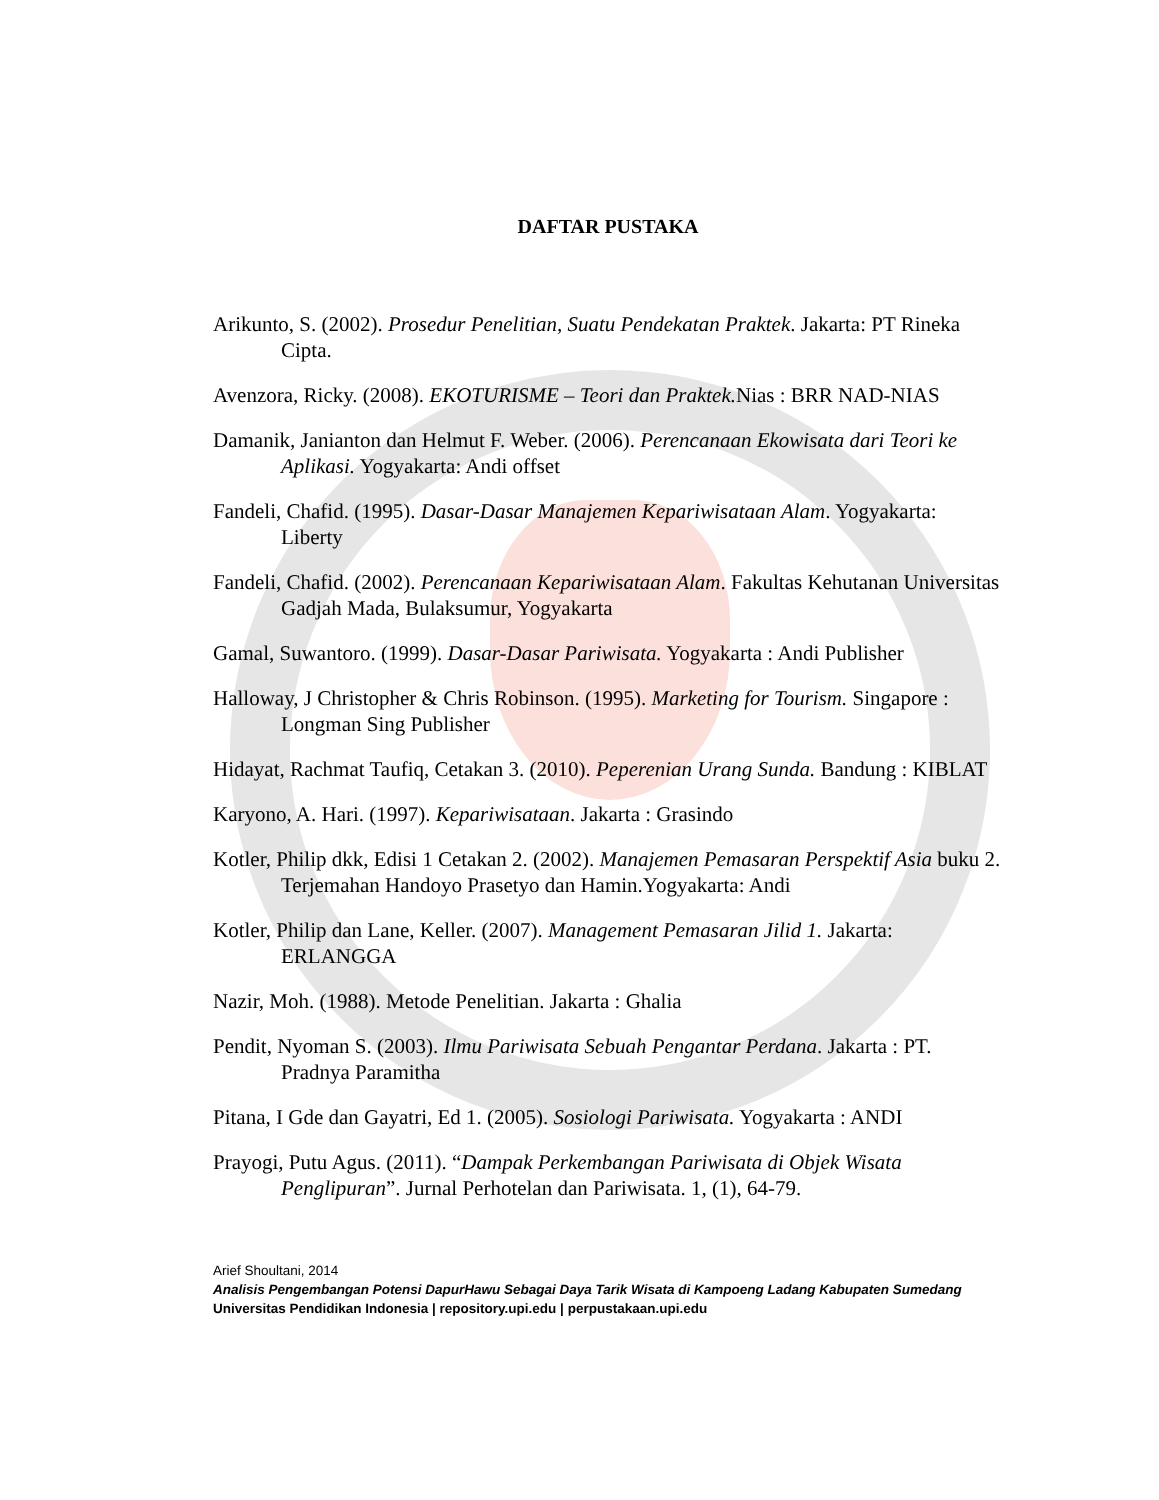DAFTAR PUSTAKA
Arikunto, S. (2002). Prosedur Penelitian, Suatu Pendekatan Praktek. Jakarta: PT Rineka Cipta.
Avenzora, Ricky. (2008). EKOTURISME – Teori dan Praktek. Nias : BRR NAD-NIAS
Damanik, Janianton dan Helmut F. Weber. (2006). Perencanaan Ekowisata dari Teori ke Aplikasi. Yogyakarta: Andi offset
Fandeli, Chafid. (1995). Dasar-Dasar Manajemen Kepariwisataan Alam. Yogyakarta: Liberty
Fandeli, Chafid. (2002). Perencanaan Kepariwisataan Alam. Fakultas Kehutanan Universitas Gadjah Mada, Bulaksumur, Yogyakarta
Gamal, Suwantoro. (1999). Dasar-Dasar Pariwisata. Yogyakarta : Andi Publisher
Halloway, J Christopher & Chris Robinson. (1995). Marketing for Tourism. Singapore : Longman Sing Publisher
Hidayat, Rachmat Taufiq, Cetakan 3. (2010). Peperenian Urang Sunda. Bandung : KIBLAT
Karyono, A. Hari. (1997). Kepariwisataan. Jakarta : Grasindo
Kotler, Philip dkk, Edisi 1 Cetakan 2. (2002). Manajemen Pemasaran Perspektif Asia buku 2. Terjemahan Handoyo Prasetyo dan Hamin.Yogyakarta: Andi
Kotler, Philip dan Lane, Keller. (2007). Management Pemasaran Jilid 1. Jakarta: ERLANGGA
Nazir, Moh. (1988). Metode Penelitian. Jakarta : Ghalia
Pendit, Nyoman S. (2003). Ilmu Pariwisata Sebuah Pengantar Perdana. Jakarta : PT. Pradnya Paramitha
Pitana, I Gde dan Gayatri, Ed 1. (2005). Sosiologi Pariwisata. Yogyakarta : ANDI
Prayogi, Putu Agus. (2011). “Dampak Perkembangan Pariwisata di Objek Wisata Penglipuran”. Jurnal Perhotelan dan Pariwisata. 1, (1), 64-79.
Arief Shoultani, 2014
Analisis Pengembangan Potensi DapurHawu Sebagai Daya Tarik Wisata di Kampoeng Ladang Kabupaten Sumedang
Universitas Pendidikan Indonesia | repository.upi.edu | perpustakaan.upi.edu